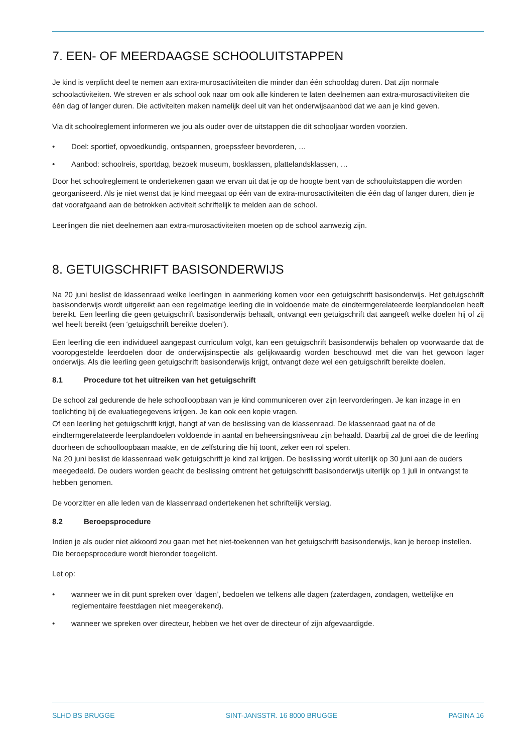7. EEN- OF MEERDAAGSE SCHOOLUITSTAPPEN
Je kind is verplicht deel te nemen aan extra-murosactiviteiten die minder dan één schooldag duren. Dat zijn normale schoolactiviteiten. We streven er als school ook naar om ook alle kinderen te laten deelnemen aan extra-murosactiviteiten die één dag of langer duren. Die activiteiten maken namelijk deel uit van het onderwijsaanbod dat we aan je kind geven.
Via dit schoolreglement informeren we jou als ouder over de uitstappen die dit schooljaar worden voorzien.
• Doel: sportief, opvoedkundig, ontspannen, groepssfeer bevorderen, …
• Aanbod: schoolreis, sportdag, bezoek museum, bosklassen, plattelandsklassen, …
Door het schoolreglement te ondertekenen gaan we ervan uit dat je op de hoogte bent van de schooluitstappen die worden georganiseerd. Als je niet wenst dat je kind meegaat op één van de extra-murosactiviteiten die één dag of langer duren, dien je dat voorafgaand aan de betrokken activiteit schriftelijk te melden aan de school.
Leerlingen die niet deelnemen aan extra-murosactiviteiten moeten op de school aanwezig zijn.
8. GETUIGSCHRIFT BASISONDERWIJS
Na 20 juni beslist de klassenraad welke leerlingen in aanmerking komen voor een getuigschrift basisonderwijs. Het getuigschrift basisonderwijs wordt uitgereikt aan een regelmatige leerling die in voldoende mate de eindtermgerelateerde leerplandoelen heeft bereikt. Een leerling die geen getuigschrift basisonderwijs behaalt, ontvangt een getuigschrift dat aangeeft welke doelen hij of zij wel heeft bereikt (een ‘getuigschrift bereikte doelen’).
Een leerling die een individueel aangepast curriculum volgt, kan een getuigschrift basisonderwijs behalen op voorwaarde dat de vooropgestelde leerdoelen door de onderwijsinspectie als gelijkwaardig worden beschouwd met die van het gewoon lager onderwijs. Als die leerling geen getuigschrift basisonderwijs krijgt, ontvangt deze wel een getuigschrift bereikte doelen.
8.1 Procedure tot het uitreiken van het getuigschrift
De school zal gedurende de hele schoolloopbaan van je kind communiceren over zijn leervorderingen. Je kan inzage in en toelichting bij de evaluatiegegevens krijgen. Je kan ook een kopie vragen.
Of een leerling het getuigschrift krijgt, hangt af van de beslissing van de klassenraad. De klassenraad gaat na of de eindtermgerelateerde leerplandoelen voldoende in aantal en beheersingsniveau zijn behaald. Daarbij zal de groei die de leerling doorheen de schoolloopbaan maakte, en de zelfsturing die hij toont, zeker een rol spelen.
Na 20 juni beslist de klassenraad welk getuigschrift je kind zal krijgen. De beslissing wordt uiterlijk op 30 juni aan de ouders meegedeeld. De ouders worden geacht de beslissing omtrent het getuigschrift basisonderwijs uiterlijk op 1 juli in ontvangst te hebben genomen.
De voorzitter en alle leden van de klassenraad ondertekenen het schriftelijk verslag.
8.2 Beroepsprocedure
Indien je als ouder niet akkoord zou gaan met het niet-toekennen van het getuigschrift basisonderwijs, kan je beroep instellen. Die beroepsprocedure wordt hieronder toegelicht.
Let op:
• wanneer we in dit punt spreken over ‘dagen’, bedoelen we telkens alle dagen (zaterdagen, zondagen, wettelijke en reglementaire feestdagen niet meegerekend).
• wanneer we spreken over directeur, hebben we het over de directeur of zijn afgevaardigde.
SLHD BS BRUGGE SINT-JANSSTR. 16 8000 BRUGGE PAGINA 16